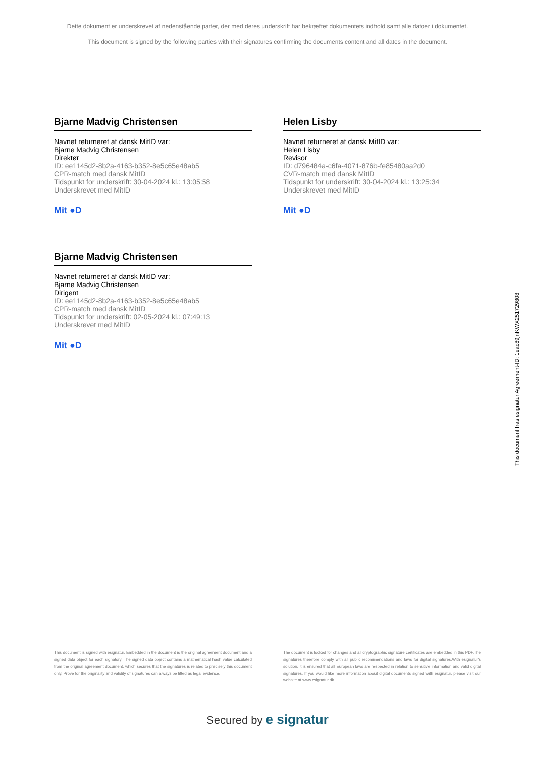Dette dokument er underskrevet af nedenstående parter, der med deres underskrift har bekræftet dokumentets indhold samt alle datoer i dokumentet.
This document is signed by the following parties with their signatures confirming the documents content and all dates in the document.
Bjarne Madvig Christensen
Navnet returneret af dansk MitID var:
Bjarne Madvig Christensen
Direktør
ID: ee1145d2-8b2a-4163-b352-8e5c65e48ab5
CPR-match med dansk MitID
Tidspunkt for underskrift: 30-04-2024 kl.: 13:05:58
Underskrevet med MitID
Mit ●D
Helen Lisby
Navnet returneret af dansk MitID var:
Helen Lisby
Revisor
ID: d796484a-c6fa-4071-876b-fe85480aa2d0
CVR-match med dansk MitID
Tidspunkt for underskrift: 30-04-2024 kl.: 13:25:34
Underskrevet med MitID
Mit ●D
Bjarne Madvig Christensen
Navnet returneret af dansk MitID var:
Bjarne Madvig Christensen
Dirigent
ID: ee1145d2-8b2a-4163-b352-8e5c65e48ab5
CPR-match med dansk MitID
Tidspunkt for underskrift: 02-05-2024 kl.: 07:49:13
Underskrevet med MitID
Mit ●D
This document has esignatur Agreement-ID: 1eac89jnKWX251729808
This document is signed with esignatur. Embedded in the document is the original agreement document and a signed data object for each signatory. The signed data object contains a mathematical hash value calculated from the original agreement document, which secures that the signatures is related to precisely this document only. Prove for the originality and validity of signatures can always be lifted as legal evidence.
The document is locked for changes and all cryptographic signature certificates are embedded in this PDF.The signatures therefore comply with all public recommendations and laws for digital signatures.With esignatur's solution, it is ensured that all European laws are respected in relation to sensitive information and valid digital signatures. If you would like more information about digital documents signed with esignatur, please visit our website at www.esignatur.dk.
Secured by e signatur